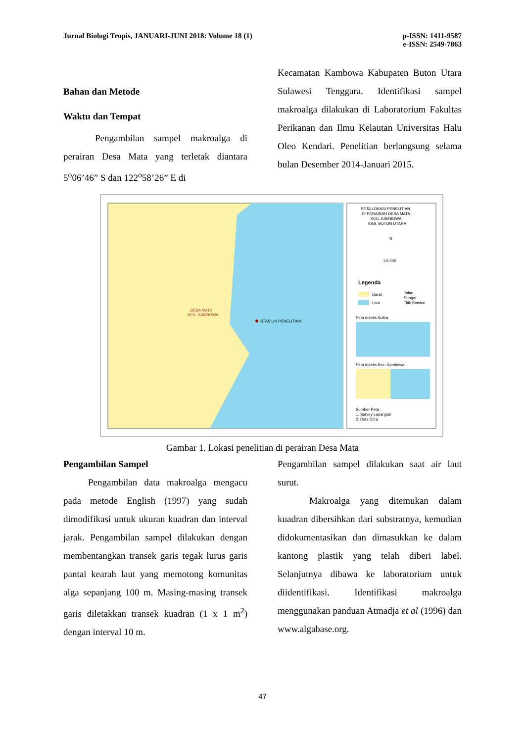Jurnal Biologi Tropis, JANUARI-JUNI 2018: Volume 18 (1)
p-ISSN: 1411-9587
e-ISSN: 2549-7863
Bahan dan Metode
Waktu dan Tempat
Pengambilan sampel makroalga di perairan Desa Mata yang terletak diantara 5<sup>o</sup>06’46” S dan 122<sup>o</sup>58’26” E di
Kecamatan Kambowa Kabupaten Buton Utara Sulawesi Tenggara. Identifikasi sampel makroalga dilakukan di Laboratorium Fakultas Perikanan dan Ilmu Kelautan Universitas Halu Oleo Kendari. Penelitian berlangsung selama bulan Desember 2014-Januari 2015.
DESA MATA
KEC. KAMBOWA
STASIUN PENELITIAN
PETA LOKASI PENELITIAN
DI PERAIRAN DESA MATA
KEC. KAMBOWA
KAB. BUTON UTARA
N
1:5.000
Legenda
Darat
Laut
Jalan
Sungai
Titik Stasiun
Peta Indeks Sultra
Peta Indeks Kec. Kambowa
Sumber Peta :
1. Survey Lapangan
2. Data Citra
Gambar 1. Lokasi penelitian di perairan Desa Mata
Pengambilan Sampel
Pengambilan data makroalga mengacu pada metode English (1997) yang sudah dimodifikasi untuk ukuran kuadran dan interval jarak. Pengambilan sampel dilakukan dengan membentangkan transek garis tegak lurus garis pantai kearah laut yang memotong komunitas alga sepanjang 100 m. Masing-masing transek garis diletakkan transek kuadran (1 x 1 m<sup>2</sup>) dengan interval 10 m.
Pengambilan sampel dilakukan saat air laut surut.
Makroalga yang ditemukan dalam kuadran dibersihkan dari substratnya, kemudian didokumentasikan dan dimasukkan ke dalam kantong plastik yang telah diberi label. Selanjutnya dibawa ke laboratorium untuk diidentifikasi. Identifikasi makroalga menggunakan panduan Atmadja et al (1996) dan www.algabase.org.
47